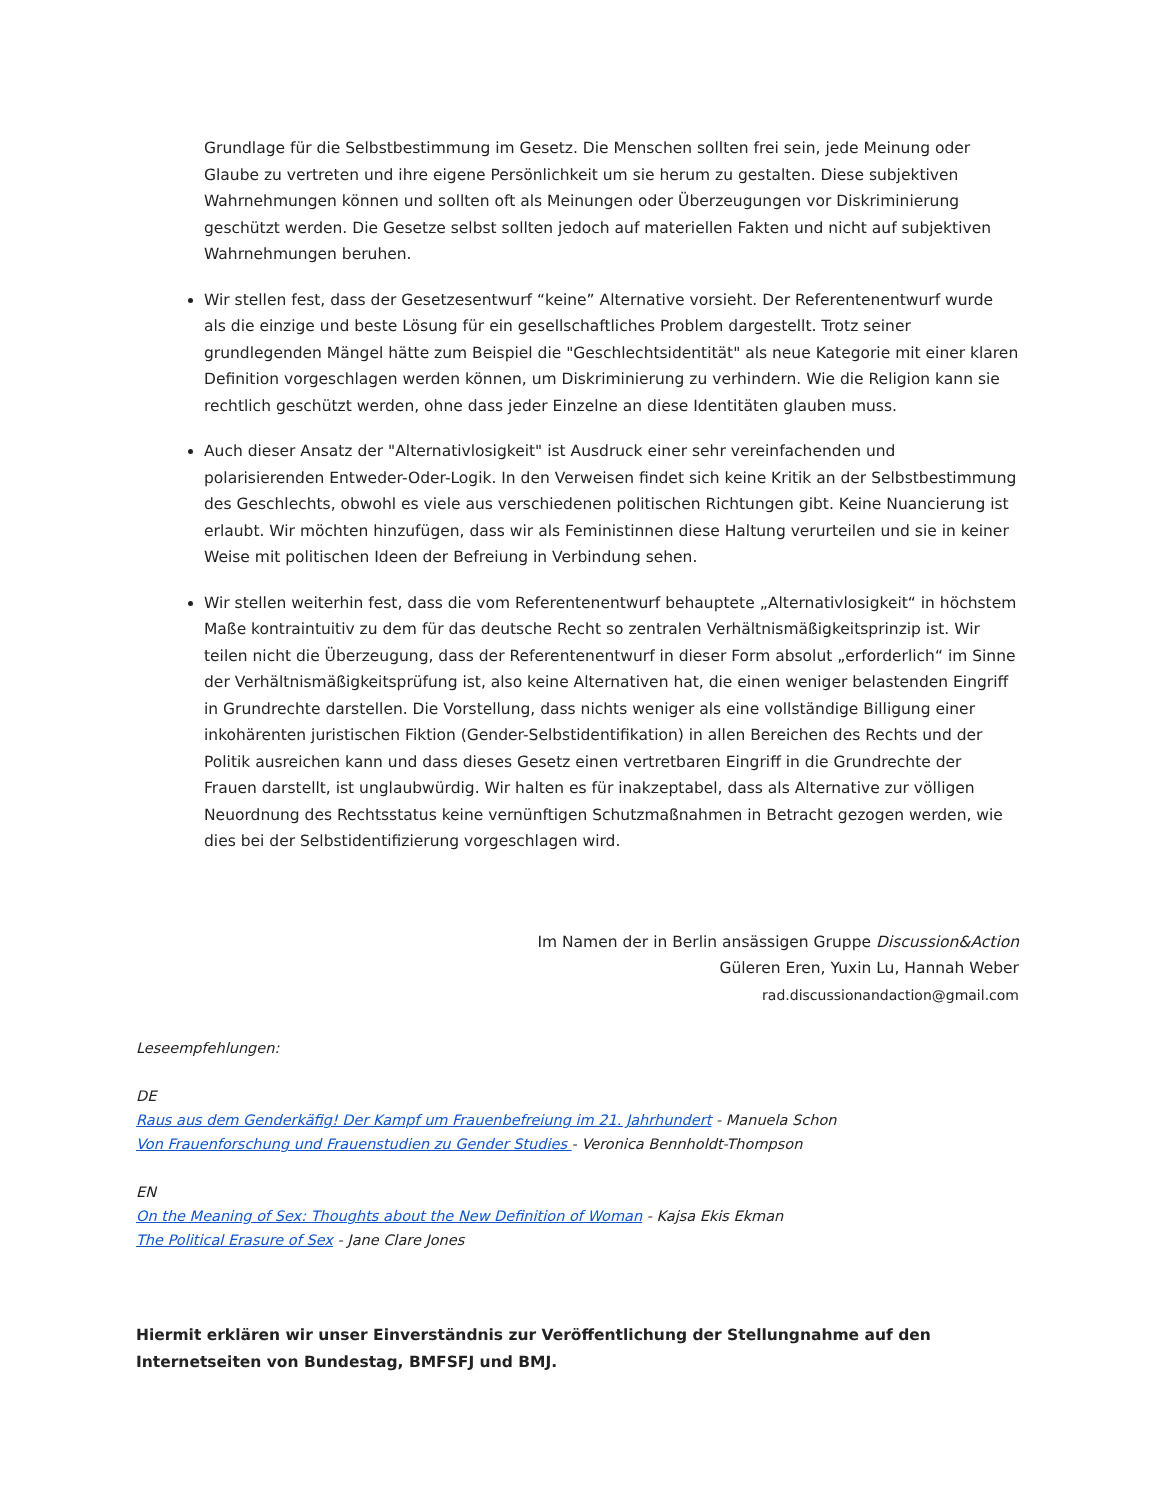Grundlage für die Selbstbestimmung im Gesetz. Die Menschen sollten frei sein, jede Meinung oder Glaube zu vertreten und ihre eigene Persönlichkeit um sie herum zu gestalten. Diese subjektiven Wahrnehmungen können und sollten oft als Meinungen oder Überzeugungen vor Diskriminierung geschützt werden. Die Gesetze selbst sollten jedoch auf materiellen Fakten und nicht auf subjektiven Wahrnehmungen beruhen.
Wir stellen fest, dass der Gesetzesentwurf “keine” Alternative vorsieht. Der Referentenentwurf wurde als die einzige und beste Lösung für ein gesellschaftliches Problem dargestellt. Trotz seiner grundlegenden Mängel hätte zum Beispiel die "Geschlechtsidentität" als neue Kategorie mit einer klaren Definition vorgeschlagen werden können, um Diskriminierung zu verhindern. Wie die Religion kann sie rechtlich geschützt werden, ohne dass jeder Einzelne an diese Identitäten glauben muss.
Auch dieser Ansatz der "Alternativlosigkeit" ist Ausdruck einer sehr vereinfachenden und polarisierenden Entweder-Oder-Logik. In den Verweisen findet sich keine Kritik an der Selbstbestimmung des Geschlechts, obwohl es viele aus verschiedenen politischen Richtungen gibt. Keine Nuancierung ist erlaubt. Wir möchten hinzufügen, dass wir als Feministinnen diese Haltung verurteilen und sie in keiner Weise mit politischen Ideen der Befreiung in Verbindung sehen.
Wir stellen weiterhin fest, dass die vom Referentenentwurf behauptete „Alternativlosigkeit“ in höchstem Maße kontraintuitiv zu dem für das deutsche Recht so zentralen Verhältnismäßigkeitsprinzip ist. Wir teilen nicht die Überzeugung, dass der Referentenentwurf in dieser Form absolut „erforderlich“ im Sinne der Verhältnismäßigkeitsprüfung ist, also keine Alternativen hat, die einen weniger belastenden Eingriff in Grundrechte darstellen. Die Vorstellung, dass nichts weniger als eine vollständige Billigung einer inkohärenten juristischen Fiktion (Gender-Selbstidentifikation) in allen Bereichen des Rechts und der Politik ausreichen kann und dass dieses Gesetz einen vertretbaren Eingriff in die Grundrechte der Frauen darstellt, ist unglaubwürdig. Wir halten es für inakzeptabel, dass als Alternative zur völligen Neuordnung des Rechtsstatus keine vernünftigen Schutzmaßnahmen in Betracht gezogen werden, wie dies bei der Selbstidentifizierung vorgeschlagen wird.
Im Namen der in Berlin ansässigen Gruppe Discussion&Action
Güleren Eren, Yuxin Lu, Hannah Weber
rad.discussionandaction@gmail.com
Leseempfehlungen:
DE
Raus aus dem Genderkäfig! Der Kampf um Frauenbefreiung im 21. Jahrhundert - Manuela Schon
Von Frauenforschung und Frauenstudien zu Gender Studies - Veronica Bennholdt-Thompson
EN
On the Meaning of Sex: Thoughts about the New Definition of Woman - Kajsa Ekis Ekman
The Political Erasure of Sex - Jane Clare Jones
Hiermit erklären wir unser Einverständnis zur Veröffentlichung der Stellungnahme auf den Internetseiten von Bundestag, BMFSFJ und BMJ.